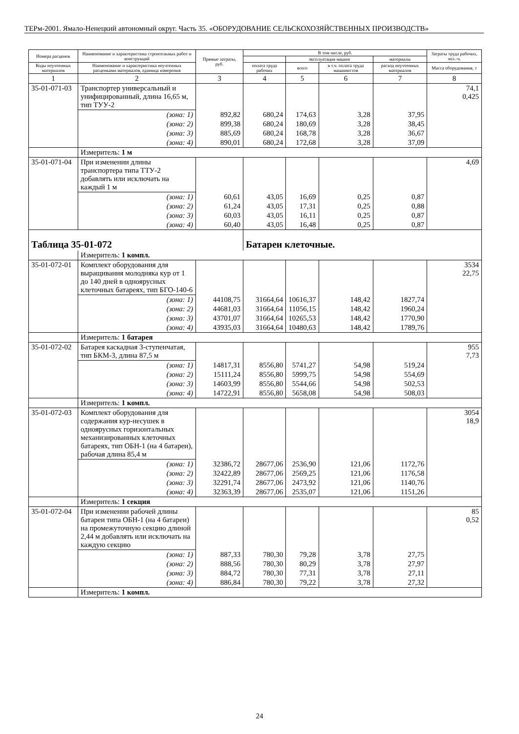ТЕРм-2001. Ямало-Ненецкий автономный округ. Часть 35. «ОБОРУДОВАНИЕ СЕЛЬСКОХОЗЯЙСТВЕННЫХ ПРОИЗВОДСТВ»
| Номера расценок | Наименование и характеристика строительных работ и конструкций | Прямые затраты, руб. | В том числе, руб. | | | | Затраты труда рабочих, чел.-ч. |
| --- | --- | --- | --- | --- | --- | --- | --- |
| | | | | эксплуатация машин | | материалы | |
| Коды неучтенных материалов | Наименование и характеристика неучтенных расценками материалов, единица измерения | | оплата труда рабочих | всего | в т.ч. оплата труда машинистов | расход неучтенных материалов | Масса оборудования, т |
| 1 | 2 | 3 | 4 | 5 | 6 | 7 | 8 |
| 35-01-071-03 | Транспортер универсальный и унифицированный, длина 16,65 м, тип ТУУ-2 | | | | | | 74,1 0,425 |
| | (зона: 1) | 892,82 | 680,24 | 174,63 | 3,28 | 37,95 | |
| | (зона: 2) | 899,38 | 680,24 | 180,69 | 3,28 | 38,45 | |
| | (зона: 3) | 885,69 | 680,24 | 168,78 | 3,28 | 36,67 | |
| | (зона: 4) | 890,01 | 680,24 | 172,68 | 3,28 | 37,09 | |
| | Измеритель: 1 м | | | | | | |
| 35-01-071-04 | При изменении длины транспортера типа ТТУ-2 добавлять или исключать на каждый 1 м | | | | | | 4,69 |
| | (зона: 1) | 60,61 | 43,05 | 16,69 | 0,25 | 0,87 | |
| | (зона: 2) | 61,24 | 43,05 | 17,31 | 0,25 | 0,88 | |
| | (зона: 3) | 60,03 | 43,05 | 16,11 | 0,25 | 0,87 | |
| | (зона: 4) | 60,40 | 43,05 | 16,48 | 0,25 | 0,87 | |
| Таблица 35-01-072 | | | Батареи клеточные. | | | | |
| | Измеритель: 1 компл. | | | | | | |
| 35-01-072-01 | Комплект оборудования для выращивания молодняка кур от 1 до 140 дней в одноярусных клеточных батареях, тип БГО-140-6 | | | | | | 3534 22,75 |
| | (зона: 1) | 44108,75 | 31664,64 | 10616,37 | 148,42 | 1827,74 | |
| | (зона: 2) | 44681,03 | 31664,64 | 11056,15 | 148,42 | 1960,24 | |
| | (зона: 3) | 43701,07 | 31664,64 | 10265,53 | 148,42 | 1770,90 | |
| | (зона: 4) | 43935,03 | 31664,64 | 10480,63 | 148,42 | 1789,76 | |
| | Измеритель: 1 батарея | | | | | | |
| 35-01-072-02 | Батарея каскадная 3-ступенчатая, тип БКМ-3, длина 87,5 м | | | | | | 955 7,73 |
| | (зона: 1) | 14817,31 | 8556,80 | 5741,27 | 54,98 | 519,24 | |
| | (зона: 2) | 15111,24 | 8556,80 | 5999,75 | 54,98 | 554,69 | |
| | (зона: 3) | 14603,99 | 8556,80 | 5544,66 | 54,98 | 502,53 | |
| | (зона: 4) | 14722,91 | 8556,80 | 5658,08 | 54,98 | 508,03 | |
| | Измеритель: 1 компл. | | | | | | |
| 35-01-072-03 | Комплект оборудования для содержания кур-несушек в одноярусных горизонтальных механизированных клеточных батареях, тип ОБН-1 (на 4 батареи), рабочая длина 85,4 м | | | | | | 3054 18,9 |
| | (зона: 1) | 32386,72 | 28677,06 | 2536,90 | 121,06 | 1172,76 | |
| | (зона: 2) | 32422,89 | 28677,06 | 2569,25 | 121,06 | 1176,58 | |
| | (зона: 3) | 32291,74 | 28677,06 | 2473,92 | 121,06 | 1140,76 | |
| | (зона: 4) | 32363,39 | 28677,06 | 2535,07 | 121,06 | 1151,26 | |
| | Измеритель: 1 секция | | | | | | |
| 35-01-072-04 | При изменении рабочей длины батареи типа ОБН-1 (на 4 батареи) на промежуточную секцию длиной 2,44 м добавлять или исключать на каждую секцию | | | | | | 85 0,52 |
| | (зона: 1) | 887,33 | 780,30 | 79,28 | 3,78 | 27,75 | |
| | (зона: 2) | 888,56 | 780,30 | 80,29 | 3,78 | 27,97 | |
| | (зона: 3) | 884,72 | 780,30 | 77,31 | 3,78 | 27,11 | |
| | (зона: 4) | 886,84 | 780,30 | 79,22 | 3,78 | 27,32 | |
| | Измеритель: 1 компл. | | | | | | |
24